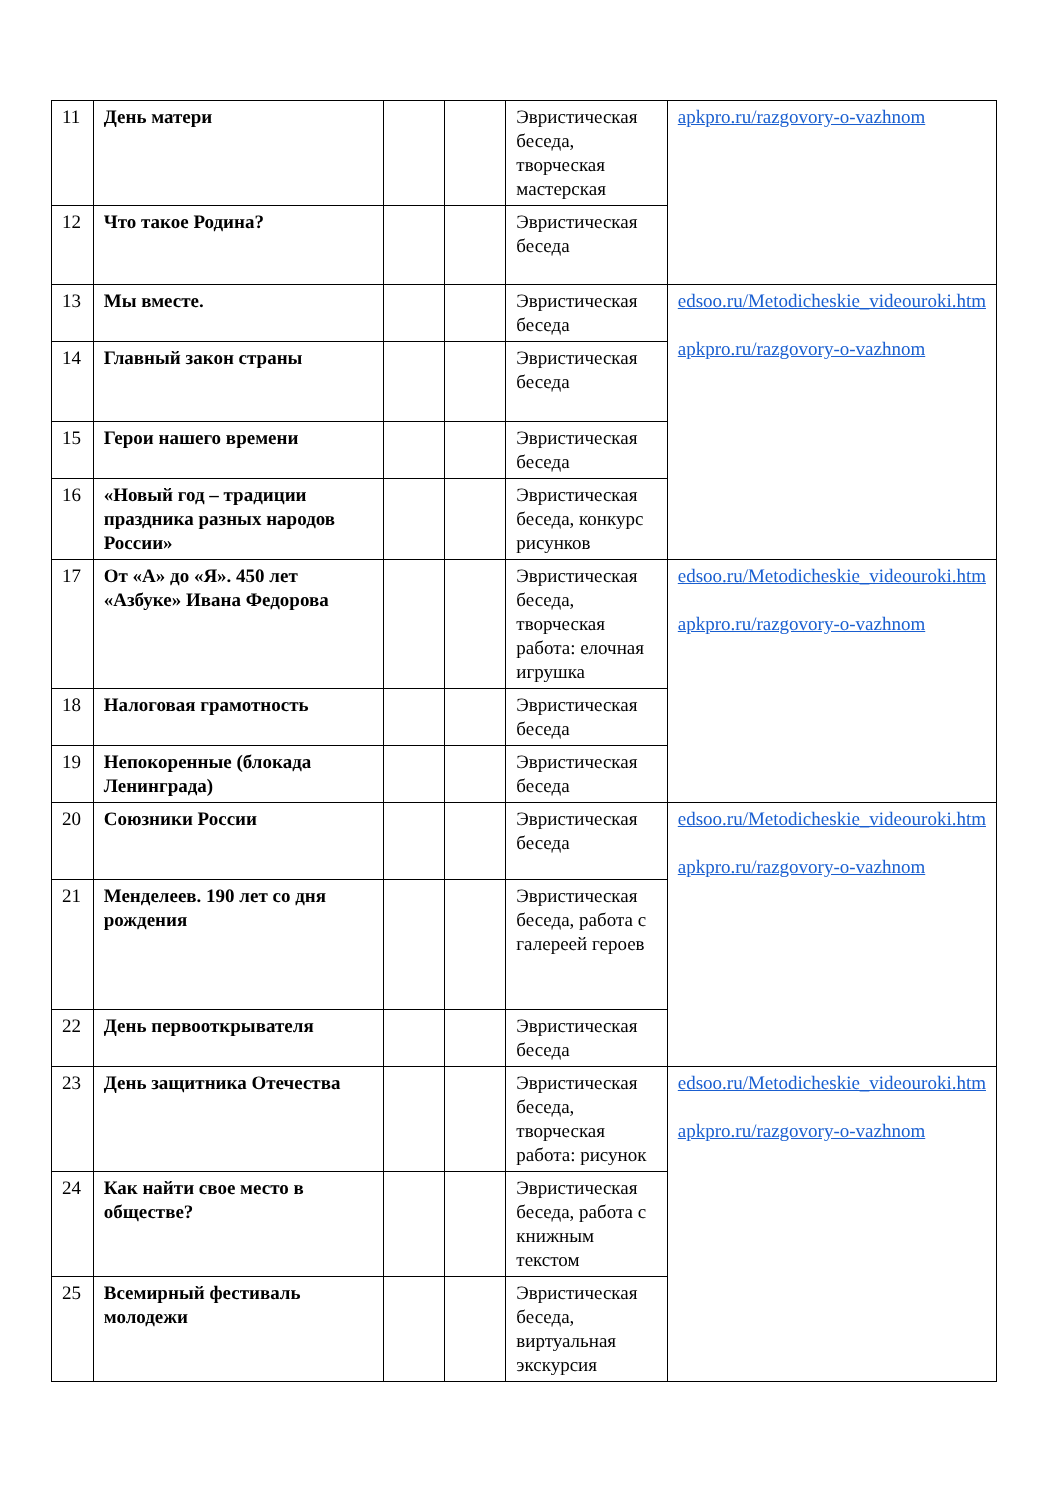| 11 | День матери | | | Эвристическая беседа, творческая мастерская | apkpro.ru/razgovory-o-vazhnom |
| 12 | Что такое Родина? | | | Эвристическая беседа | |
| 13 | Мы вместе. | | | Эвристическая беседа | edsoo.ru/Metodicheskie_videouroki.htm apkpro.ru/razgovory-o-vazhnom |
| 14 | Главный закон страны | | | Эвристическая беседа | |
| 15 | Герои нашего времени | | | Эвристическая беседа | |
| 16 | «Новый год – традиции праздника разных народов России» | | | Эвристическая беседа, конкурс рисунков | |
| 17 | От «А» до «Я». 450 лет «Азбуке» Ивана Федорова | | | Эвристическая беседа, творческая работа: елочная игрушка | edsoo.ru/Metodicheskie_videouroki.htm apkpro.ru/razgovory-o-vazhnom |
| 18 | Налоговая грамотность | | | Эвристическая беседа | |
| 19 | Непокоренные (блокада Ленинграда) | | | Эвристическая беседа | |
| 20 | Союзники России | | | Эвристическая беседа | edsoo.ru/Metodicheskie_videouroki.htm apkpro.ru/razgovory-o-vazhnom |
| 21 | Менделеев. 190 лет со дня рождения | | | Эвристическая беседа, работа с галереей героев | |
| 22 | День первооткрывателя | | | Эвристическая беседа | |
| 23 | День защитника Отечества | | | Эвристическая беседа, творческая работа: рисунок | edsoo.ru/Metodicheskie_videouroki.htm apkpro.ru/razgovory-o-vazhnom |
| 24 | Как найти свое место в обществе? | | | Эвристическая беседа, работа с книжным текстом | |
| 25 | Всемирный фестиваль молодежи | | | Эвристическая беседа, виртуальная экскурсия | |